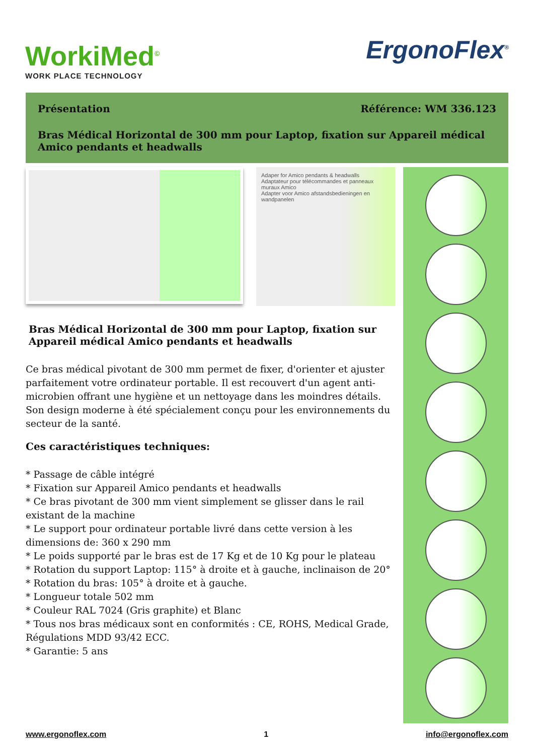WorkiMed<sup>©</sup>
WORK PLACE TECHNOLOGY
ErgonoFlex<sup>®</sup>
Présentation Référence: WM 336.123
Bras Médical Horizontal de 300 mm pour Laptop, fixation sur Appareil médical Amico pendants et headwalls
Adaper for Amico pendants & headwalls
Adaptateur pour télécommandes et panneaux muraux Amico
Adapter voor Amico afstandsbedieningen en wandpanelen
Bras Médical Horizontal de 300 mm pour Laptop, fixation sur Appareil médical Amico pendants et headwalls
Ce bras médical pivotant de 300 mm permet de fixer, d'orienter et ajuster parfaitement votre ordinateur portable. Il est recouvert d'un agent anti-microbien offrant une hygiène et un nettoyage dans les moindres détails. Son design moderne à été spécialement conçu pour les environnements du secteur de la santé.
Ces caractéristiques techniques:
* Passage de câble intégré
* Fixation sur Appareil Amico pendants et headwalls
* Ce bras pivotant de 300 mm vient simplement se glisser dans le rail existant de la machine
* Le support pour ordinateur portable livré dans cette version à les dimensions de: 360 x 290 mm
* Le poids supporté par le bras est de 17 Kg et de 10 Kg pour le plateau
* Rotation du support Laptop: 115° à droite et à gauche, inclinaison de 20°
* Rotation du bras: 105° à droite et à gauche.
* Longueur totale 502 mm
* Couleur RAL 7024 (Gris graphite) et Blanc
* Tous nos bras médicaux sont en conformités : CE, ROHS, Medical Grade, Régulations MDD 93/42 ECC.
* Garantie: 5 ans
www.ergonoflex.com 1 info@ergonoflex.com